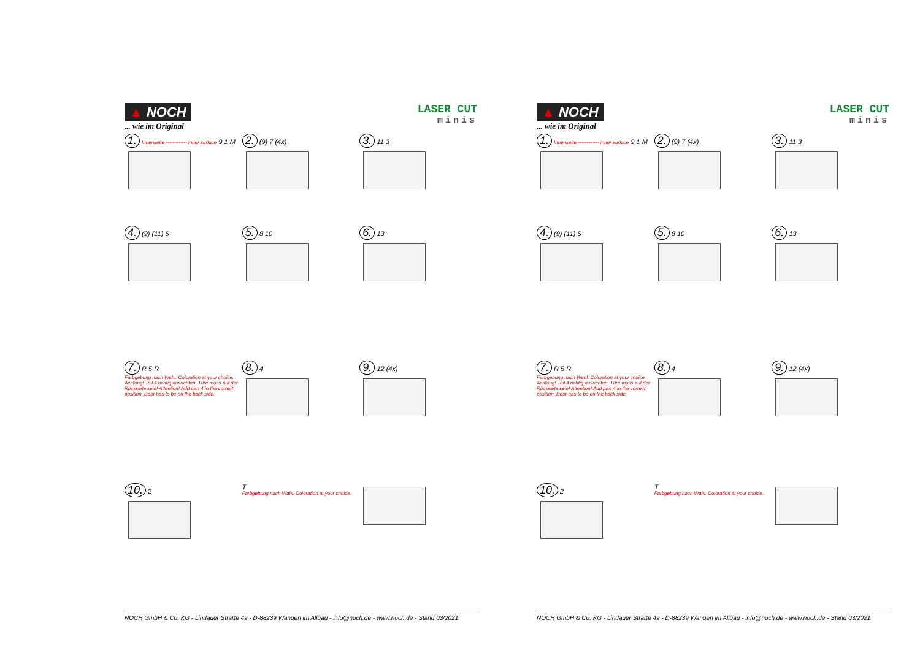▲ NOCH
... wie im Original
LASER CUT
minis
1. Innenseite ------------- inner surface 9 1 M
2. (9) 7 (4x)
3. 11 3
4. (9) (11) 6
5. 8 10
6. 13
7. R 5 R
Farbgebung nach Wahl. Coloration at your choice.
Achtung! Teil 4 richtig ausrichten. Türe muss auf der Rückseite sein! Attention! Add part 4 in the correct position. Door has to be on the back side.
8. 4
9. 12 (4x)
10. 2
T
Farbgebung nach Wahl. Coloration at your choice.
NOCH GmbH & Co. KG - Lindauer Straße 49 - D-88239 Wangen im Allgäu - info@noch.de - www.noch.de - Stand 03/2021
▲ NOCH
... wie im Original
LASER CUT
minis
1. Innenseite ------------- inner surface 9 1 M
2. (9) 7 (4x)
3. 11 3
4. (9) (11) 6
5. 8 10
6. 13
7. R 5 R
Farbgebung nach Wahl. Coloration at your choice.
Achtung! Teil 4 richtig ausrichten. Türe muss auf der Rückseite sein! Attention! Add part 4 in the correct position. Door has to be on the back side.
8. 4
9. 12 (4x)
10. 2
T
Farbgebung nach Wahl. Coloration at your choice.
NOCH GmbH & Co. KG - Lindauer Straße 49 - D-88239 Wangen im Allgäu - info@noch.de - www.noch.de - Stand 03/2021